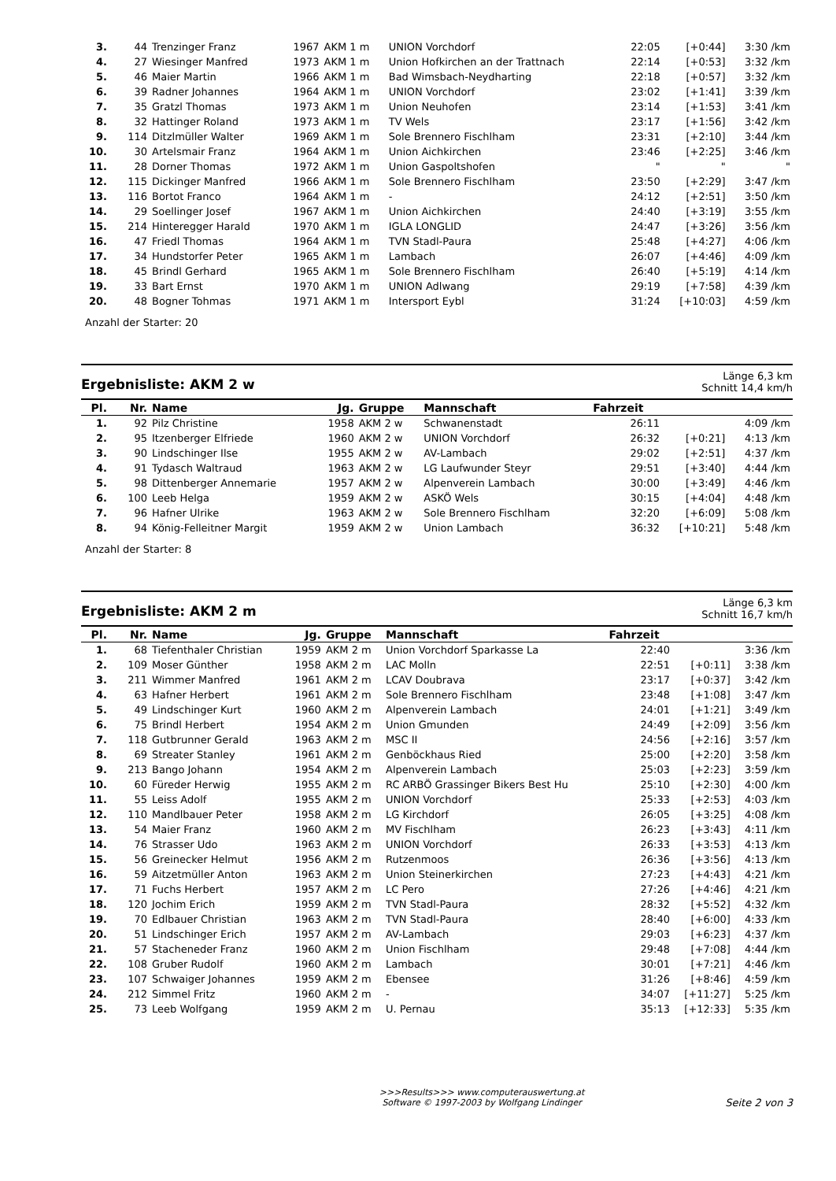| 3. | 44 | Trenzinger Franz | 1967 | AKM 1 m | UNION Vorchdorf | 22:05 | [+0:44] | 3:30 /km |
| 4. | 27 | Wiesinger Manfred | 1973 | AKM 1 m | Union Hofkirchen an der Trattnach | 22:14 | [+0:53] | 3:32 /km |
| 5. | 46 | Maier Martin | 1966 | AKM 1 m | Bad Wimsbach-Neydharting | 22:18 | [+0:57] | 3:32 /km |
| 6. | 39 | Radner Johannes | 1964 | AKM 1 m | UNION Vorchdorf | 23:02 | [+1:41] | 3:39 /km |
| 7. | 35 | Gratzl Thomas | 1973 | AKM 1 m | Union Neuhofen | 23:14 | [+1:53] | 3:41 /km |
| 8. | 32 | Hattinger Roland | 1973 | AKM 1 m | TV Wels | 23:17 | [+1:56] | 3:42 /km |
| 9. | 114 | Ditzlmüller Walter | 1969 | AKM 1 m | Sole Brennero Fischlham | 23:31 | [+2:10] | 3:44 /km |
| 10. | 30 | Artelsmair Franz | 1964 | AKM 1 m | Union Aichkirchen | 23:46 | [+2:25] | 3:46 /km |
| 11. | 28 | Dorner Thomas | 1972 | AKM 1 m | Union Gaspoltshofen | " | " | " |
| 12. | 115 | Dickinger Manfred | 1966 | AKM 1 m | Sole Brennero Fischlham | 23:50 | [+2:29] | 3:47 /km |
| 13. | 116 | Bortot Franco | 1964 | AKM 1 m | - | 24:12 | [+2:51] | 3:50 /km |
| 14. | 29 | Soellinger Josef | 1967 | AKM 1 m | Union Aichkirchen | 24:40 | [+3:19] | 3:55 /km |
| 15. | 214 | Hinteregger Harald | 1970 | AKM 1 m | IGLA LONGLID | 24:47 | [+3:26] | 3:56 /km |
| 16. | 47 | Friedl Thomas | 1964 | AKM 1 m | TVN Stadl-Paura | 25:48 | [+4:27] | 4:06 /km |
| 17. | 34 | Hundstorfer Peter | 1965 | AKM 1 m | Lambach | 26:07 | [+4:46] | 4:09 /km |
| 18. | 45 | Brindl Gerhard | 1965 | AKM 1 m | Sole Brennero Fischlham | 26:40 | [+5:19] | 4:14 /km |
| 19. | 33 | Bart Ernst | 1970 | AKM 1 m | UNION Adlwang | 29:19 | [+7:58] | 4:39 /km |
| 20. | 48 | Bogner Tohmas | 1971 | AKM 1 m | Intersport Eybl | 31:24 | [+10:03] | 4:59 /km |
Anzahl der Starter: 20
Ergebnisliste: AKM 2 w
Länge 6,3 km
Schnitt 14,4 km/h
| Pl. | Nr. | Name | Jg. | Gruppe | Mannschaft | Fahrzeit | | |
| --- | --- | --- | --- | --- | --- | --- | --- | --- |
| 1. | 92 | Pilz Christine | 1958 | AKM 2 w | Schwanenstadt | 26:11 | | 4:09 /km |
| 2. | 95 | Itzenberger Elfriede | 1960 | AKM 2 w | UNION Vorchdorf | 26:32 | [+0:21] | 4:13 /km |
| 3. | 90 | Lindschinger Ilse | 1955 | AKM 2 w | AV-Lambach | 29:02 | [+2:51] | 4:37 /km |
| 4. | 91 | Tydasch Waltraud | 1963 | AKM 2 w | LG Laufwunder Steyr | 29:51 | [+3:40] | 4:44 /km |
| 5. | 98 | Dittenberger Annemarie | 1957 | AKM 2 w | Alpenverein Lambach | 30:00 | [+3:49] | 4:46 /km |
| 6. | 100 | Leeb Helga | 1959 | AKM 2 w | ASKÖ Wels | 30:15 | [+4:04] | 4:48 /km |
| 7. | 96 | Hafner Ulrike | 1963 | AKM 2 w | Sole Brennero Fischlham | 32:20 | [+6:09] | 5:08 /km |
| 8. | 94 | König-Felleitner Margit | 1959 | AKM 2 w | Union Lambach | 36:32 | [+10:21] | 5:48 /km |
Anzahl der Starter: 8
Ergebnisliste: AKM 2 m
Länge 6,3 km
Schnitt 16,7 km/h
| Pl. | Nr. | Name | Jg. | Gruppe | Mannschaft | Fahrzeit | | |
| --- | --- | --- | --- | --- | --- | --- | --- | --- |
| 1. | 68 | Tiefenthaler Christian | 1959 | AKM 2 m | Union Vorchdorf Sparkasse La | 22:40 | | 3:36 /km |
| 2. | 109 | Moser Günther | 1958 | AKM 2 m | LAC Molln | 22:51 | [+0:11] | 3:38 /km |
| 3. | 211 | Wimmer Manfred | 1961 | AKM 2 m | LCAV Doubrava | 23:17 | [+0:37] | 3:42 /km |
| 4. | 63 | Hafner Herbert | 1961 | AKM 2 m | Sole Brennero Fischlham | 23:48 | [+1:08] | 3:47 /km |
| 5. | 49 | Lindschinger Kurt | 1960 | AKM 2 m | Alpenverein Lambach | 24:01 | [+1:21] | 3:49 /km |
| 6. | 75 | Brindl Herbert | 1954 | AKM 2 m | Union Gmunden | 24:49 | [+2:09] | 3:56 /km |
| 7. | 118 | Gutbrunner Gerald | 1963 | AKM 2 m | MSC II | 24:56 | [+2:16] | 3:57 /km |
| 8. | 69 | Streater Stanley | 1961 | AKM 2 m | Genböckhaus Ried | 25:00 | [+2:20] | 3:58 /km |
| 9. | 213 | Bango Johann | 1954 | AKM 2 m | Alpenverein Lambach | 25:03 | [+2:23] | 3:59 /km |
| 10. | 60 | Füreder Herwig | 1955 | AKM 2 m | RC ARBÖ Grassinger Bikers Best Hu | 25:10 | [+2:30] | 4:00 /km |
| 11. | 55 | Leiss Adolf | 1955 | AKM 2 m | UNION Vorchdorf | 25:33 | [+2:53] | 4:03 /km |
| 12. | 110 | Mandlbauer Peter | 1958 | AKM 2 m | LG Kirchdorf | 26:05 | [+3:25] | 4:08 /km |
| 13. | 54 | Maier Franz | 1960 | AKM 2 m | MV Fischlham | 26:23 | [+3:43] | 4:11 /km |
| 14. | 76 | Strasser Udo | 1963 | AKM 2 m | UNION Vorchdorf | 26:33 | [+3:53] | 4:13 /km |
| 15. | 56 | Greinecker Helmut | 1956 | AKM 2 m | Rutzenmoos | 26:36 | [+3:56] | 4:13 /km |
| 16. | 59 | Aitzetmüller Anton | 1963 | AKM 2 m | Union Steinerkirchen | 27:23 | [+4:43] | 4:21 /km |
| 17. | 71 | Fuchs Herbert | 1957 | AKM 2 m | LC Pero | 27:26 | [+4:46] | 4:21 /km |
| 18. | 120 | Jochim Erich | 1959 | AKM 2 m | TVN Stadl-Paura | 28:32 | [+5:52] | 4:32 /km |
| 19. | 70 | Edlbauer Christian | 1963 | AKM 2 m | TVN Stadl-Paura | 28:40 | [+6:00] | 4:33 /km |
| 20. | 51 | Lindschinger Erich | 1957 | AKM 2 m | AV-Lambach | 29:03 | [+6:23] | 4:37 /km |
| 21. | 57 | Stacheneder Franz | 1960 | AKM 2 m | Union Fischlham | 29:48 | [+7:08] | 4:44 /km |
| 22. | 108 | Gruber Rudolf | 1960 | AKM 2 m | Lambach | 30:01 | [+7:21] | 4:46 /km |
| 23. | 107 | Schwaiger Johannes | 1959 | AKM 2 m | Ebensee | 31:26 | [+8:46] | 4:59 /km |
| 24. | 212 | Simmel Fritz | 1960 | AKM 2 m | - | 34:07 | [+11:27] | 5:25 /km |
| 25. | 73 | Leeb Wolfgang | 1959 | AKM 2 m | U. Pernau | 35:13 | [+12:33] | 5:35 /km |
>>>Results>>> www.computerauswertung.at
Software © 1997-2003 by Wolfgang Lindinger
Seite 2 von 3